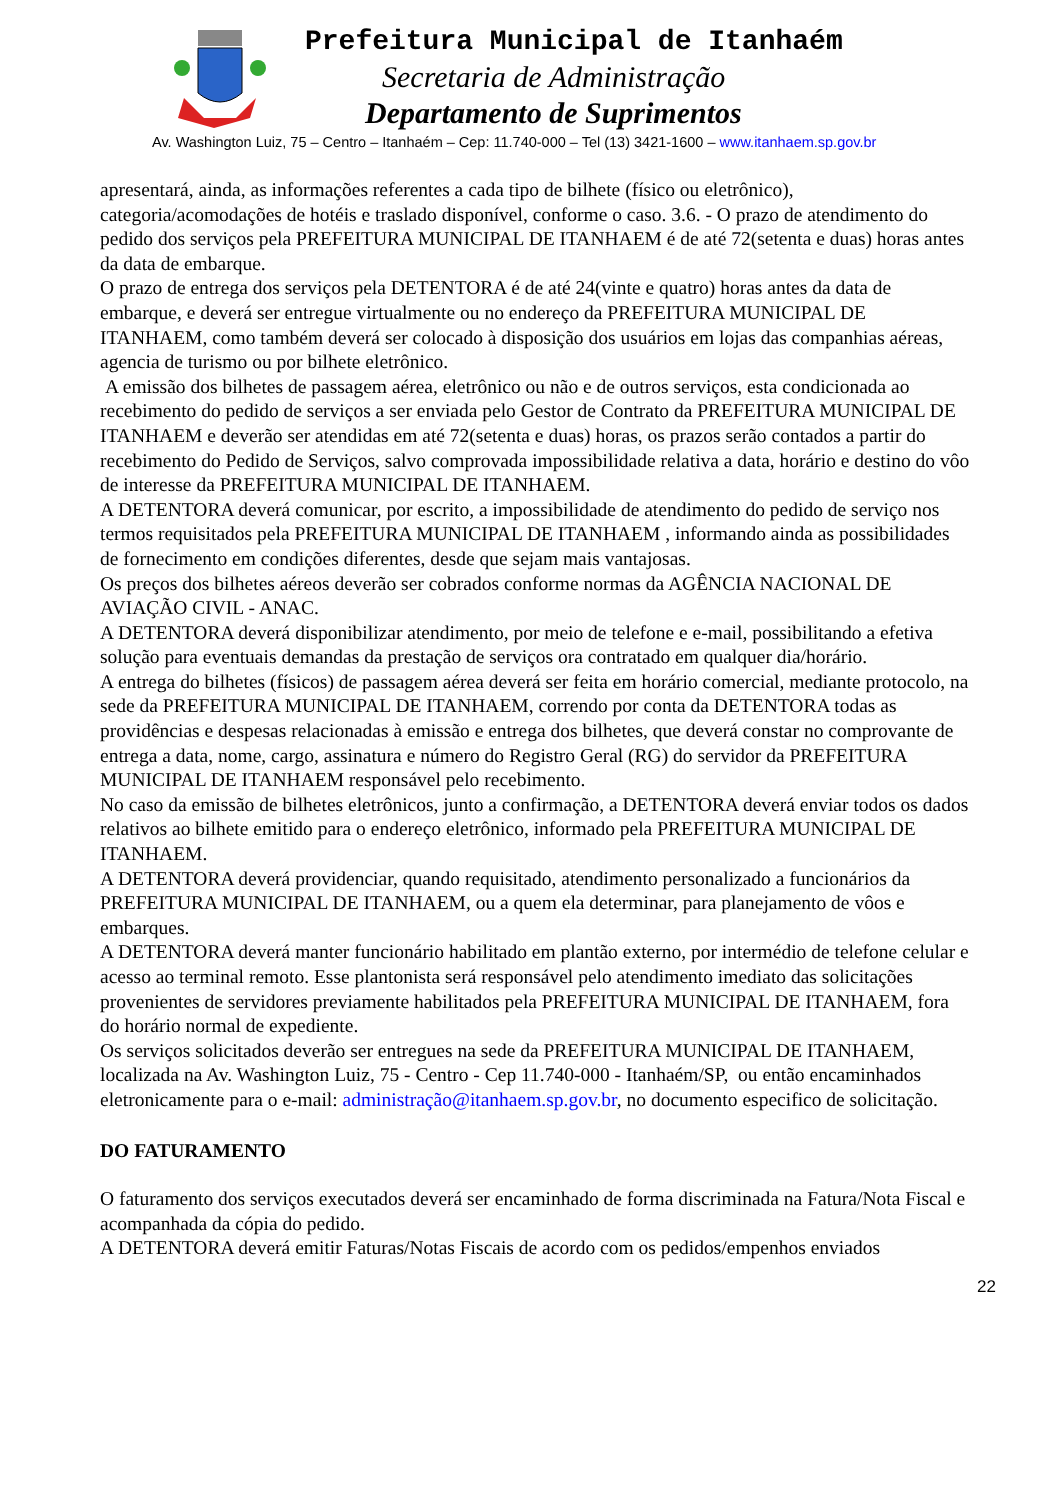Prefeitura Municipal de Itanhaém
Secretaria de Administração
Departamento de Suprimentos
Av. Washington Luiz, 75 – Centro – Itanhaém – Cep: 11.740-000 – Tel (13) 3421-1600 – www.itanhaem.sp.gov.br
apresentará, ainda, as informações referentes a cada tipo de bilhete (físico ou eletrônico), categoria/acomodações de hotéis e traslado disponível, conforme o caso. 3.6. - O prazo de atendimento do pedido dos serviços pela PREFEITURA MUNICIPAL DE ITANHAEM é de até 72(setenta e duas) horas antes da data de embarque.
O prazo de entrega dos serviços pela DETENTORA é de até 24(vinte e quatro) horas antes da data de embarque, e deverá ser entregue virtualmente ou no endereço da PREFEITURA MUNICIPAL DE ITANHAEM, como também deverá ser colocado à disposição dos usuários em lojas das companhias aéreas, agencia de turismo ou por bilhete eletrônico.
A emissão dos bilhetes de passagem aérea, eletrônico ou não e de outros serviços, esta condicionada ao recebimento do pedido de serviços a ser enviada pelo Gestor de Contrato da PREFEITURA MUNICIPAL DE ITANHAEM e deverão ser atendidas em até 72(setenta e duas) horas, os prazos serão contados a partir do recebimento do Pedido de Serviços, salvo comprovada impossibilidade relativa a data, horário e destino do vôo de interesse da PREFEITURA MUNICIPAL DE ITANHAEM.
A DETENTORA deverá comunicar, por escrito, a impossibilidade de atendimento do pedido de serviço nos termos requisitados pela PREFEITURA MUNICIPAL DE ITANHAEM , informando ainda as possibilidades de fornecimento em condições diferentes, desde que sejam mais vantajosas.
Os preços dos bilhetes aéreos deverão ser cobrados conforme normas da AGÊNCIA NACIONAL DE AVIAÇÃO CIVIL - ANAC.
A DETENTORA deverá disponibilizar atendimento, por meio de telefone e e-mail, possibilitando a efetiva solução para eventuais demandas da prestação de serviços ora contratado em qualquer dia/horário.
A entrega do bilhetes (físicos) de passagem aérea deverá ser feita em horário comercial, mediante protocolo, na sede da PREFEITURA MUNICIPAL DE ITANHAEM, correndo por conta da DETENTORA todas as providências e despesas relacionadas à emissão e entrega dos bilhetes, que deverá constar no comprovante de entrega a data, nome, cargo, assinatura e número do Registro Geral (RG) do servidor da PREFEITURA MUNICIPAL DE ITANHAEM responsável pelo recebimento.
No caso da emissão de bilhetes eletrônicos, junto a confirmação, a DETENTORA deverá enviar todos os dados relativos ao bilhete emitido para o endereço eletrônico, informado pela PREFEITURA MUNICIPAL DE ITANHAEM.
A DETENTORA deverá providenciar, quando requisitado, atendimento personalizado a funcionários da PREFEITURA MUNICIPAL DE ITANHAEM, ou a quem ela determinar, para planejamento de vôos e embarques.
A DETENTORA deverá manter funcionário habilitado em plantão externo, por intermédio de telefone celular e acesso ao terminal remoto. Esse plantonista será responsável pelo atendimento imediato das solicitações provenientes de servidores previamente habilitados pela PREFEITURA MUNICIPAL DE ITANHAEM, fora do horário normal de expediente.
Os serviços solicitados deverão ser entregues na sede da PREFEITURA MUNICIPAL DE ITANHAEM, localizada na Av. Washington Luiz, 75 - Centro - Cep 11.740-000 - Itanhaém/SP, ou então encaminhados eletronicamente para o e-mail: administração@itanhaem.sp.gov.br, no documento especifico de solicitação.
DO FATURAMENTO
O faturamento dos serviços executados deverá ser encaminhado de forma discriminada na Fatura/Nota Fiscal e acompanhada da cópia do pedido.
A DETENTORA deverá emitir Faturas/Notas Fiscais de acordo com os pedidos/empenhos enviados
22